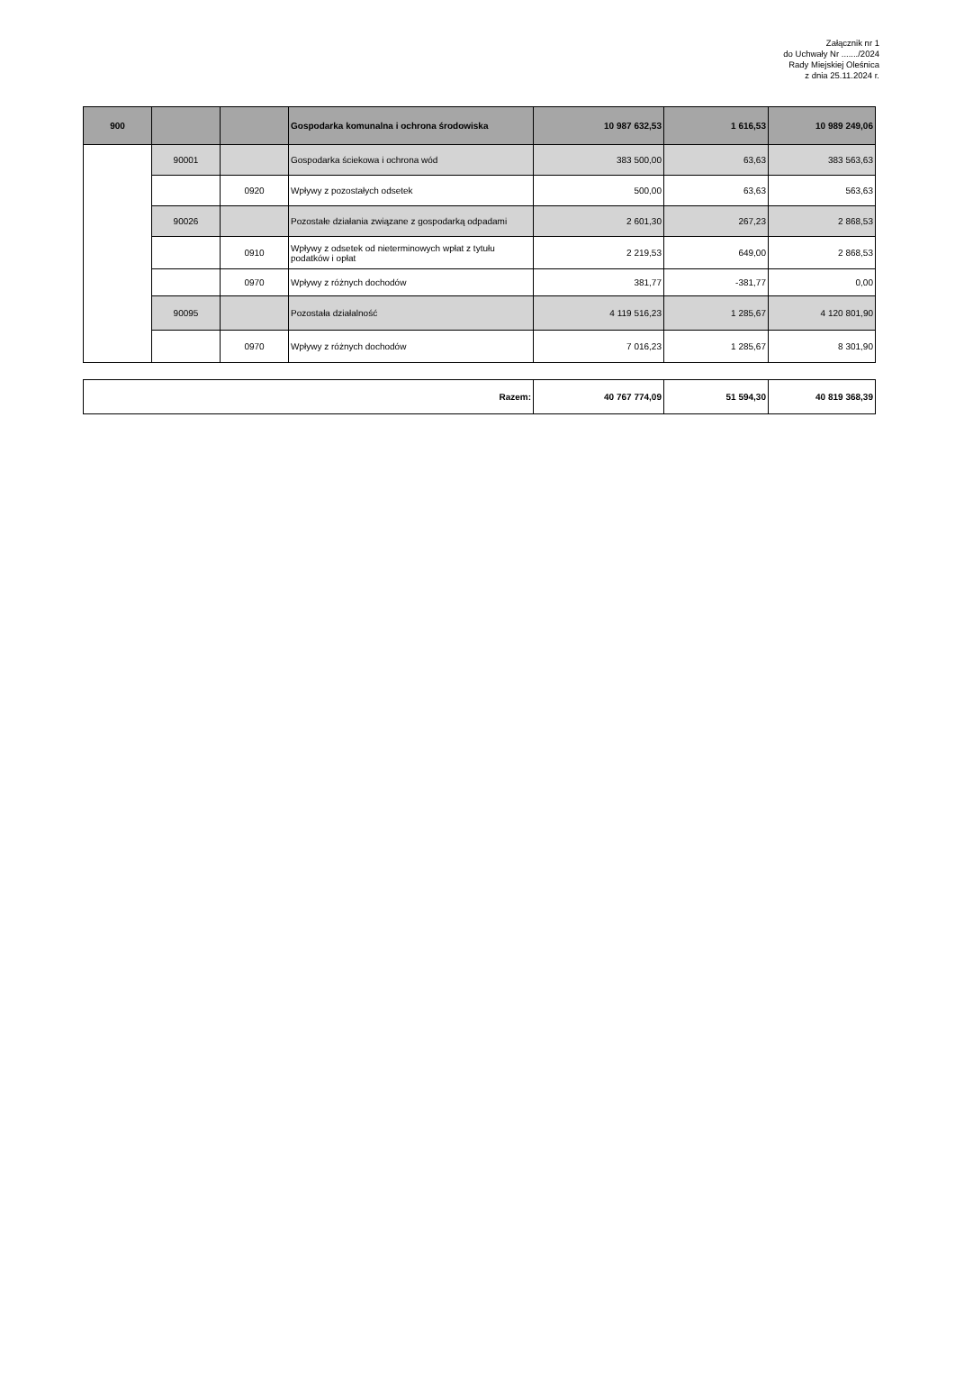Załącznik nr 1
do Uchwały Nr ......./2024
Rady Miejskiej Oleśnica
z dnia 25.11.2024 r.
| 900 | | | Gospodarka komunalna i ochrona środowiska | 10 987 632,53 | 1 616,53 | 10 989 249,06 |
| | 90001 | | Gospodarka ściekowa i ochrona wód | 383 500,00 | 63,63 | 383 563,63 |
| | | 0920 | Wpływy z pozostałych odsetek | 500,00 | 63,63 | 563,63 |
| | 90026 | | Pozostałe działania związane z gospodarką odpadami | 2 601,30 | 267,23 | 2 868,53 |
| | | 0910 | Wpływy z odsetek od nieterminowych wpłat z tytułu podatków i opłat | 2 219,53 | 649,00 | 2 868,53 |
| | | 0970 | Wpływy z różnych dochodów | 381,77 | -381,77 | 0,00 |
| | 90095 | | Pozostała działalność | 4 119 516,23 | 1 285,67 | 4 120 801,90 |
| | | 0970 | Wpływy z różnych dochodów | 7 016,23 | 1 285,67 | 8 301,90 |
| Razem: | 40 767 774,09 | 51 594,30 | 40 819 368,39 |